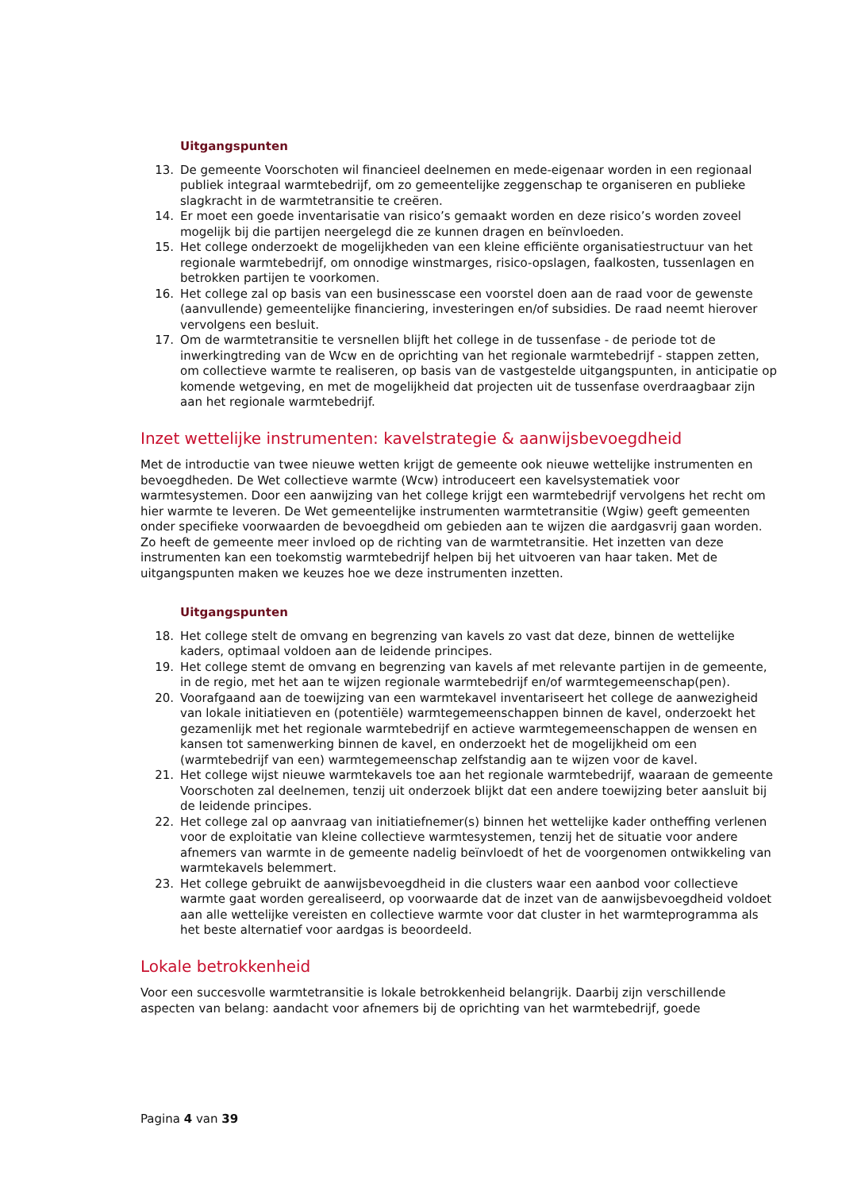Uitgangspunten
13. De gemeente Voorschoten wil financieel deelnemen en mede-eigenaar worden in een regionaal publiek integraal warmtebedrijf, om zo gemeentelijke zeggenschap te organiseren en publieke slagkracht in de warmtetransitie te creëren.
14. Er moet een goede inventarisatie van risico’s gemaakt worden en deze risico’s worden zoveel mogelijk bij die partijen neergelegd die ze kunnen dragen en beïnvloeden.
15. Het college onderzoekt de mogelijkheden van een kleine efficiënte organisatiestructuur van het regionale warmtebedrijf, om onnodige winstmarges, risico-opslagen, faalkosten, tussenlagen en betrokken partijen te voorkomen.
16. Het college zal op basis van een businesscase een voorstel doen aan de raad voor de gewenste (aanvullende) gemeentelijke financiering, investeringen en/of subsidies. De raad neemt hierover vervolgens een besluit.
17. Om de warmtetransitie te versnellen blijft het college in de tussenfase - de periode tot de inwerkingtreding van de Wcw en de oprichting van het regionale warmtebedrijf - stappen zetten, om collectieve warmte te realiseren, op basis van de vastgestelde uitgangspunten, in anticipatie op komende wetgeving, en met de mogelijkheid dat projecten uit de tussenfase overdraagbaar zijn aan het regionale warmtebedrijf.
Inzet wettelijke instrumenten: kavelstrategie & aanwijsbevoegdheid
Met de introductie van twee nieuwe wetten krijgt de gemeente ook nieuwe wettelijke instrumenten en bevoegdheden. De Wet collectieve warmte (Wcw) introduceert een kavelsystematiek voor warmtesystemen. Door een aanwijzing van het college krijgt een warmtebedrijf vervolgens het recht om hier warmte te leveren. De Wet gemeentelijke instrumenten warmtetransitie (Wgiw) geeft gemeenten onder specifieke voorwaarden de bevoegdheid om gebieden aan te wijzen die aardgasvrij gaan worden. Zo heeft de gemeente meer invloed op de richting van de warmtetransitie. Het inzetten van deze instrumenten kan een toekomstig warmtebedrijf helpen bij het uitvoeren van haar taken. Met de uitgangspunten maken we keuzes hoe we deze instrumenten inzetten.
Uitgangspunten
18. Het college stelt de omvang en begrenzing van kavels zo vast dat deze, binnen de wettelijke kaders, optimaal voldoen aan de leidende principes.
19. Het college stemt de omvang en begrenzing van kavels af met relevante partijen in de gemeente, in de regio, met het aan te wijzen regionale warmtebedrijf en/of warmtegemeenschap(pen).
20. Voorafgaand aan de toewijzing van een warmtekavel inventariseert het college de aanwezigheid van lokale initiatieven en (potentiële) warmtegemeenschappen binnen de kavel, onderzoekt het gezamenlijk met het regionale warmtebedrijf en actieve warmtegemeenschappen de wensen en kansen tot samenwerking binnen de kavel, en onderzoekt het de mogelijkheid om een (warmtebedrijf van een) warmtegemeenschap zelfstandig aan te wijzen voor de kavel.
21. Het college wijst nieuwe warmtekavels toe aan het regionale warmtebedrijf, waaraan de gemeente Voorschoten zal deelnemen, tenzij uit onderzoek blijkt dat een andere toewijzing beter aansluit bij de leidende principes.
22. Het college zal op aanvraag van initiatiefnemer(s) binnen het wettelijke kader ontheffing verlenen voor de exploitatie van kleine collectieve warmtesystemen, tenzij het de situatie voor andere afnemers van warmte in de gemeente nadelig beïnvloedt of het de voorgenomen ontwikkeling van warmtekavels belemmert.
23. Het college gebruikt de aanwijsbevoegdheid in die clusters waar een aanbod voor collectieve warmte gaat worden gerealiseerd, op voorwaarde dat de inzet van de aanwijsbevoegdheid voldoet aan alle wettelijke vereisten en collectieve warmte voor dat cluster in het warmteprogramma als het beste alternatief voor aardgas is beoordeeld.
Lokale betrokkenheid
Voor een succesvolle warmtetransitie is lokale betrokkenheid belangrijk. Daarbij zijn verschillende aspecten van belang: aandacht voor afnemers bij de oprichting van het warmtebedrijf, goede
Pagina 4 van 39